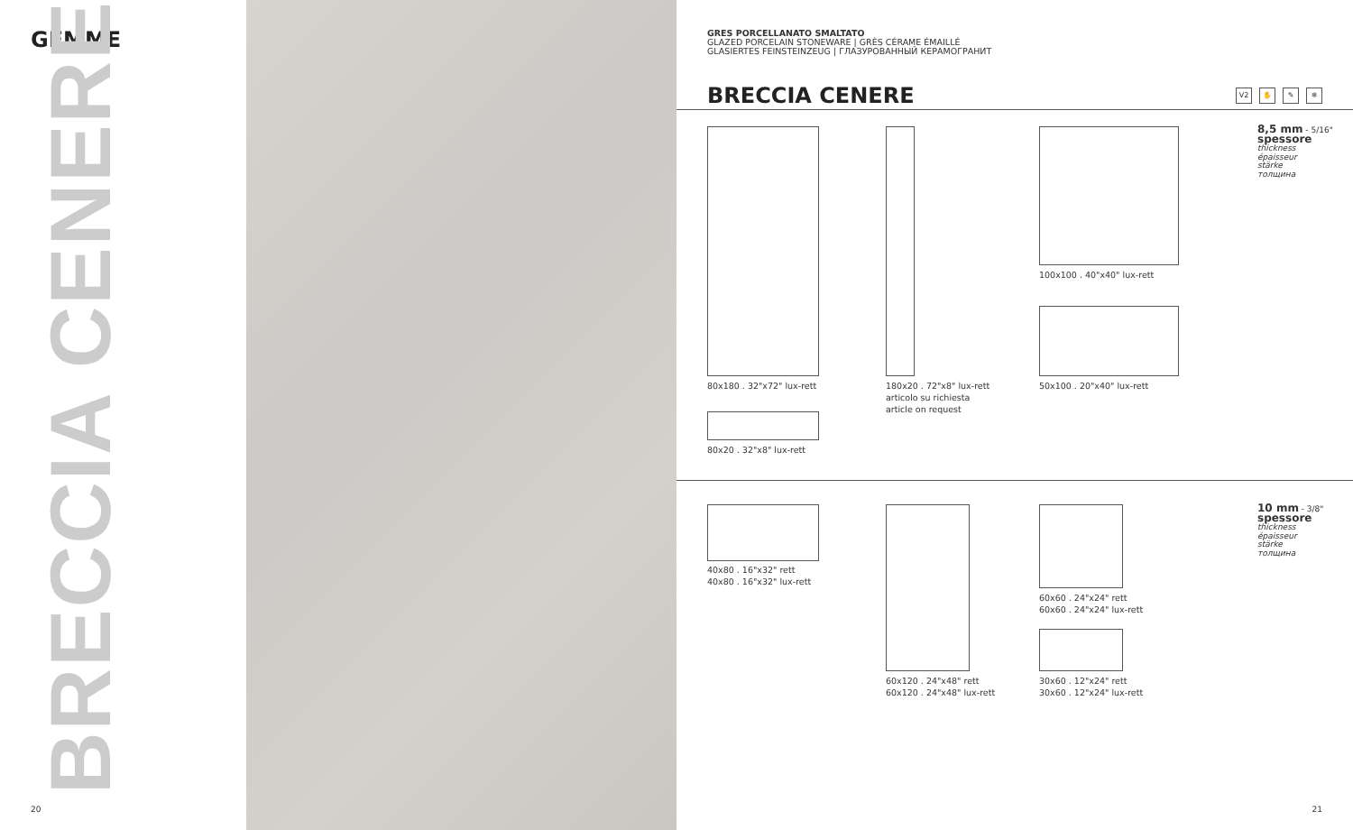GEMME
BRECCIA CENERE
20
GRES PORCELLANATO SMALTATO
GLAZED PORCELAIN STONEWARE | GRÈS CÉRAME ÉMAILLÉ
GLASIERTES FEINSTEINZEUG | ГЛАЗУРОВАННЫЙ КЕРАМОГРАНИТ
BRECCIA CENERE V2 ✋ ✎ ❄
80x180 . 32"x72" lux-rett
80x20 . 32"x8" lux-rett
180x20 . 72"x8" lux-rett
articolo su richiesta
article on request
100x100 . 40"x40" lux-rett
50x100 . 20"x40" lux-rett
8,5 mm - 5/16"
spessore
thickness
épaisseur
stärke
толщина
40x80 . 16"x32" rett
40x80 . 16"x32" lux-rett
60x120 . 24"x48" rett
60x120 . 24"x48" lux-rett
60x60 . 24"x24" rett
60x60 . 24"x24" lux-rett
30x60 . 12"x24" rett
30x60 . 12"x24" lux-rett
10 mm - 3/8"
spessore
thickness
épaisseur
stärke
толщина
21